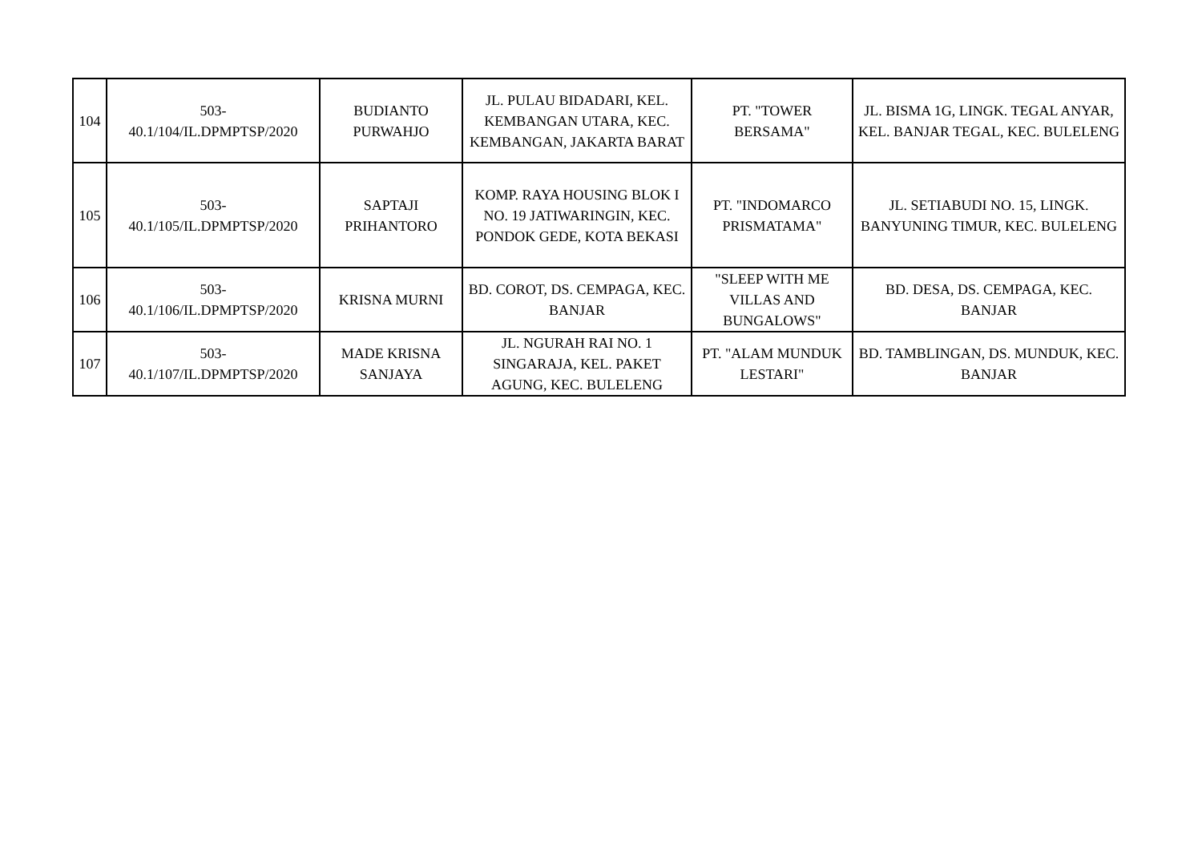| 104 | 503- 40.1/104/IL.DPMPTSP/2020 | BUDIANTO PURWAHJO | JL. PULAU BIDADARI, KEL. KEMBANGAN UTARA, KEC. KEMBANGAN, JAKARTA BARAT | PT. "TOWER BERSAMA" | JL. BISMA 1G, LINGK. TEGAL ANYAR, KEL. BANJAR TEGAL, KEC. BULELENG |
| 105 | 503- 40.1/105/IL.DPMPTSP/2020 | SAPTAJI PRIHANTORO | KOMP. RAYA HOUSING BLOK I NO. 19 JATIWARINGIN, KEC. PONDOK GEDE, KOTA BEKASI | PT. "INDOMARCO PRISMATAMA" | JL. SETIABUDI NO. 15, LINGK. BANYUNING TIMUR, KEC. BULELENG |
| 106 | 503- 40.1/106/IL.DPMPTSP/2020 | KRISNA MURNI | BD. COROT, DS. CEMPAGA, KEC. BANJAR | "SLEEP WITH ME VILLAS AND BUNGALOWS" | BD. DESA, DS. CEMPAGA, KEC. BANJAR |
| 107 | 503- 40.1/107/IL.DPMPTSP/2020 | MADE KRISNA SANJAYA | JL. NGURAH RAI NO. 1 SINGARAJA, KEL. PAKET AGUNG, KEC. BULELENG | PT. "ALAM MUNDUK LESTARI" | BD. TAMBLINGAN, DS. MUNDUK, KEC. BANJAR |